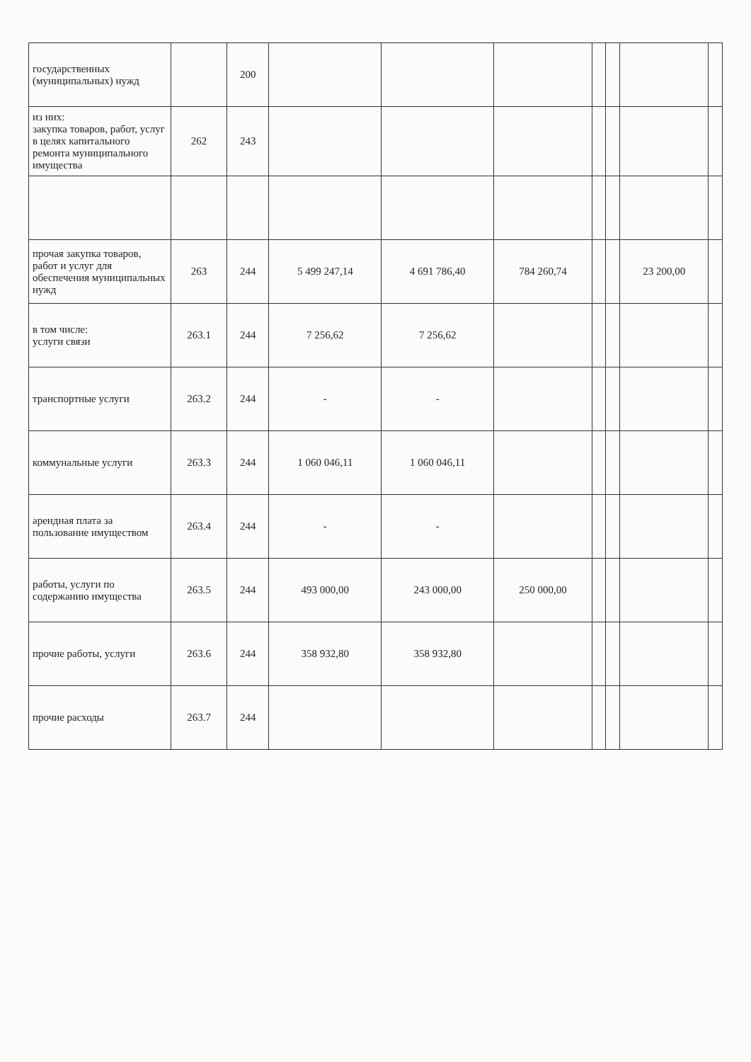| государственных (муниципальных) нужд | | 200 | | | | | | | |
| из них: закупка товаров, работ, услуг в целях капитального ремонта муниципального имущества | 262 | 243 | | | | | | | |
| прочая закупка товаров, работ и услуг для обеспечения муниципальных нужд | 263 | 244 | 5 499 247,14 | 4 691 786,40 | 784 260,74 | | | 23 200,00 | |
| в том числе: услуги связи | 263.1 | 244 | 7 256,62 | 7 256,62 | | | | | |
| транспортные услуги | 263.2 | 244 | - | - | | | | | |
| коммунальные услуги | 263.3 | 244 | 1 060 046,11 | 1 060 046,11 | | | | | |
| арендная плата за пользование имуществом | 263.4 | 244 | - | - | | | | | |
| работы, услуги по содержанию имущества | 263.5 | 244 | 493 000,00 | 243 000,00 | 250 000,00 | | | | |
| прочие работы, услуги | 263.6 | 244 | 358 932,80 | 358 932,80 | | | | | |
| прочие расходы | 263.7 | 244 | | | | | | | |